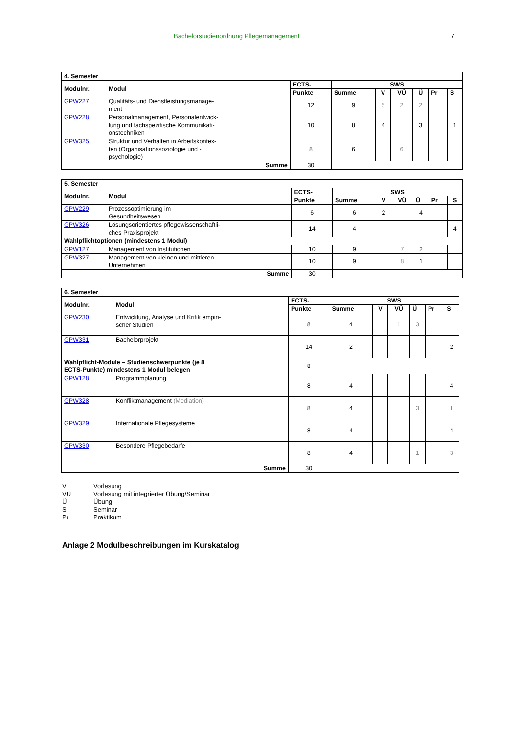Bachelorstudienordnung Pflegemanagement 7
| 4. Semester | | | | | | | | |
| --- | --- | --- | --- | --- | --- | --- | --- | --- |
| Modulnr. | Modul | ECTS- | SWS | | | | | |
| | | Punkte | Summe | V | VÜ | Ü | Pr | S |
| GPW227 | Qualitäts- und Dienstleistungsmanage- ment | 12 | 9 | 5 | 2 | 2 | | |
| GPW228 | Personalmanagement, Personalentwick- lung und fachspezifische Kommunikati- onstechniken | 10 | 8 | 4 | | 3 | | 1 |
| GPW325 | Struktur und Verhalten in Arbeitskontex- ten (Organisationssoziologie und - psychologie) | 8 | 6 | | 6 | | | |
| Summe | | 30 | | | | | | |
| 5. Semester | | | | | | | | |
| --- | --- | --- | --- | --- | --- | --- | --- | --- |
| Modulnr. | Modul | ECTS- | SWS | | | | | |
| | | Punkte | Summe | V | VÜ | Ü | Pr | S |
| GPW229 | Prozessoptimierung im Gesundheitswesen | 6 | 6 | 2 | | 4 | | |
| GPW326 | Lösungsorientiertes pflegewissenschaftli- ches Praxisprojekt | 14 | 4 | | | | | 4 |
| Wahlpflichtoptionen (mindestens 1 Modul) | | | | | | | | |
| GPW127 | Management von Institutionen | 10 | 9 | | 7 | 2 | | |
| GPW327 | Management von kleinen und mittleren Unternehmen | 10 | 9 | | 8 | 1 | | |
| Summe | | 30 | | | | | | |
| 6. Semester | | | | | | | | |
| --- | --- | --- | --- | --- | --- | --- | --- | --- |
| Modulnr. | Modul | ECTS- | SWS | | | | | |
| | | Punkte | Summe | V | VÜ | Ü | Pr | S |
| GPW230 | Entwicklung, Analyse und Kritik empiri- scher Studien | 8 | 4 | | 1 | 3 | | |
| GPW331 | Bachelorprojekt | 14 | 2 | | | | | 2 |
| Wahlpflicht-Module – Studienschwerpunkte (je 8 ECTS-Punkte) mindestens 1 Modul belegen | | 8 | | | | | | |
| GPW128 | Programmplanung | 8 | 4 | | | | | 4 |
| GPW328 | Konfliktmanagement (Mediation) | 8 | 4 | | | 3 | | 1 |
| GPW329 | Internationale Pflegesysteme | 8 | 4 | | | | | 4 |
| GPW330 | Besondere Pflegebedarfe | 8 | 4 | | | 1 | | 3 |
| Summe | | 30 | | | | | | |
| V | Vorlesung |
| VÜ | Vorlesung mit integrierter Übung/Seminar |
| Ü | Übung |
| S | Seminar |
| Pr | Praktikum |
Anlage 2 Modulbeschreibungen im Kurskatalog